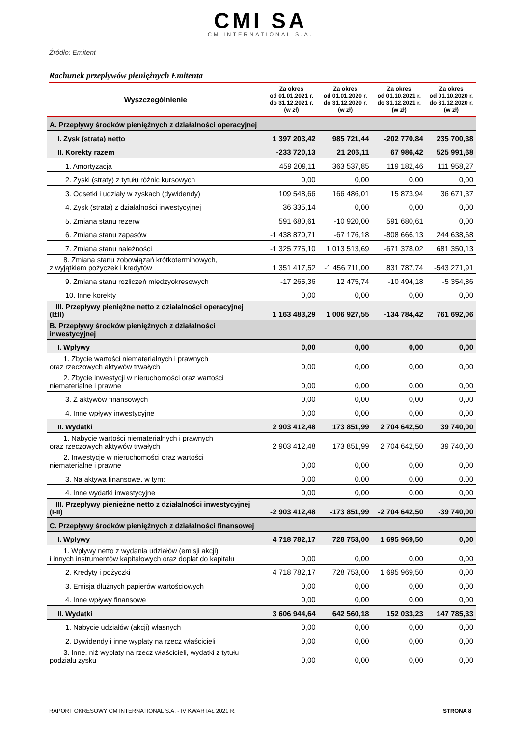CMI SA
CM INTERNATIONAL S.A.
Źródło: Emitent
Rachunek przepływów pieniężnych Emitenta
| Wyszczególnienie | Za okres od 01.01.2021 r. do 31.12.2021 r. (w zł) | Za okres od 01.01.2020 r. do 31.12.2020 r. (w zł) | Za okres od 01.10.2021 r. do 31.12.2021 r. (w zł) | Za okres od 01.10.2020 r. do 31.12.2020 r. (w zł) |
| --- | --- | --- | --- | --- |
| A. Przepływy środków pieniężnych z działalności operacyjnej | | | | |
| I. Zysk (strata) netto | 1 397 203,42 | 985 721,44 | -202 770,84 | 235 700,38 |
| II. Korekty razem | -233 720,13 | 21 206,11 | 67 986,42 | 525 991,68 |
| 1. Amortyzacja | 459 209,11 | 363 537,85 | 119 182,46 | 111 958,27 |
| 2. Zyski (straty) z tytułu różnic kursowych | 0,00 | 0,00 | 0,00 | 0,00 |
| 3. Odsetki i udziały w zyskach (dywidendy) | 109 548,66 | 166 486,01 | 15 873,94 | 36 671,37 |
| 4. Zysk (strata) z działalności inwestycyjnej | 36 335,14 | 0,00 | 0,00 | 0,00 |
| 5. Zmiana stanu rezerw | 591 680,61 | -10 920,00 | 591 680,61 | 0,00 |
| 6. Zmiana stanu zapasów | -1 438 870,71 | -67 176,18 | -808 666,13 | 244 638,68 |
| 7. Zmiana stanu należności | -1 325 775,10 | 1 013 513,69 | -671 378,02 | 681 350,13 |
| 8. Zmiana stanu zobowiązań krótkoterminowych, z wyjątkiem pożyczek i kredytów | 1 351 417,52 | -1 456 711,00 | 831 787,74 | -543 271,91 |
| 9. Zmiana stanu rozliczeń międzyokresowych | -17 265,36 | 12 475,74 | -10 494,18 | -5 354,86 |
| 10. Inne korekty | 0,00 | 0,00 | 0,00 | 0,00 |
| III. Przepływy pieniężne netto z działalności operacyjnej (I±II) | 1 163 483,29 | 1 006 927,55 | -134 784,42 | 761 692,06 |
| B. Przepływy środków pieniężnych z działalności inwestycyjnej | | | | |
| I. Wpływy | 0,00 | 0,00 | 0,00 | 0,00 |
| 1. Zbycie wartości niematerialnych i prawnych oraz rzeczowych aktywów trwałych | 0,00 | 0,00 | 0,00 | 0,00 |
| 2. Zbycie inwestycji w nieruchomości oraz wartości niematerialne i prawne | 0,00 | 0,00 | 0,00 | 0,00 |
| 3. Z aktywów finansowych | 0,00 | 0,00 | 0,00 | 0,00 |
| 4. Inne wpływy inwestycyjne | 0,00 | 0,00 | 0,00 | 0,00 |
| II. Wydatki | 2 903 412,48 | 173 851,99 | 2 704 642,50 | 39 740,00 |
| 1. Nabycie wartości niematerialnych i prawnych oraz rzeczowych aktywów trwałych | 2 903 412,48 | 173 851,99 | 2 704 642,50 | 39 740,00 |
| 2. Inwestycje w nieruchomości oraz wartości niematerialne i prawne | 0,00 | 0,00 | 0,00 | 0,00 |
| 3. Na aktywa finansowe, w tym: | 0,00 | 0,00 | 0,00 | 0,00 |
| 4. Inne wydatki inwestycyjne | 0,00 | 0,00 | 0,00 | 0,00 |
| III. Przepływy pieniężne netto z działalności inwestycyjnej (I-II) | -2 903 412,48 | -173 851,99 | -2 704 642,50 | -39 740,00 |
| C. Przepływy środków pieniężnych z działalności finansowej | | | | |
| I. Wpływy | 4 718 782,17 | 728 753,00 | 1 695 969,50 | 0,00 |
| 1. Wpływy netto z wydania udziałów (emisji akcji) i innych instrumentów kapitałowych oraz dopłat do kapitału | 0,00 | 0,00 | 0,00 | 0,00 |
| 2. Kredyty i pożyczki | 4 718 782,17 | 728 753,00 | 1 695 969,50 | 0,00 |
| 3. Emisja dłużnych papierów wartościowych | 0,00 | 0,00 | 0,00 | 0,00 |
| 4. Inne wpływy finansowe | 0,00 | 0,00 | 0,00 | 0,00 |
| II. Wydatki | 3 606 944,64 | 642 560,18 | 152 033,23 | 147 785,33 |
| 1. Nabycie udziałów (akcji) własnych | 0,00 | 0,00 | 0,00 | 0,00 |
| 2. Dywidendy i inne wypłaty na rzecz właścicieli | 0,00 | 0,00 | 0,00 | 0,00 |
| 3. Inne, niż wypłaty na rzecz właścicieli, wydatki z tytułu podziału zysku | 0,00 | 0,00 | 0,00 | 0,00 |
RAPORT OKRESOWY CM INTERNATIONAL S.A. - IV KWARTAŁ 2021 R. STRONA 8